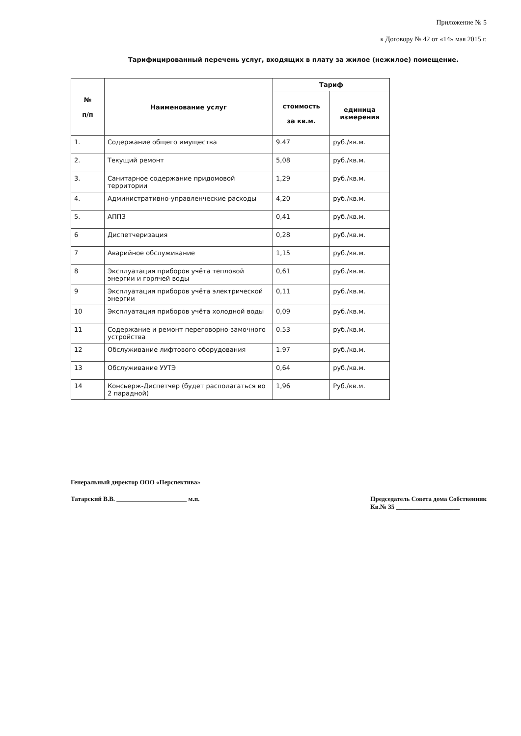Приложение № 5
к Договору № 42 от «14» мая 2015 г.
Тарифицированный перечень услуг, входящих в плату за жилое (нежилое) помещение.
| № п/п | Наименование услуг | Тариф | |
| --- | --- | --- | --- |
| | | стоимость за кв.м. | единица измерения |
| 1. | Содержание общего имущества | 9.47 | руб./кв.м. |
| 2. | Текущий ремонт | 5,08 | руб./кв.м. |
| 3. | Санитарное содержание придомовой территории | 1,29 | руб./кв.м. |
| 4. | Административно-управленческие расходы | 4,20 | руб./кв.м. |
| 5. | АППЗ | 0,41 | руб./кв.м. |
| 6 | Диспетчеризация | 0,28 | руб./кв.м. |
| 7 | Аварийное обслуживание | 1,15 | руб./кв.м. |
| 8 | Эксплуатация приборов учёта тепловой энергии и горячей воды | 0,61 | руб./кв.м. |
| 9 | Эксплуатация приборов учёта электрической энергии | 0,11 | руб./кв.м. |
| 10 | Эксплуатация приборов учёта холодной воды | 0,09 | руб./кв.м. |
| 11 | Содержание и ремонт переговорно-замочного устройства | 0.53 | руб./кв.м. |
| 12 | Обслуживание лифтового оборудования | 1.97 | руб./кв.м. |
| 13 | Обслуживание УУТЭ | 0,64 | руб./кв.м. |
| 14 | Консьерж-Диспетчер (будет располагаться во 2 парадной) | 1,96 | Руб./кв.м. |
Генеральный директор ООО «Перспектива»
Татарский В.В. ______________________ м.п. Председатель Совета дома Собственник
Кв.№ 35 ____________________